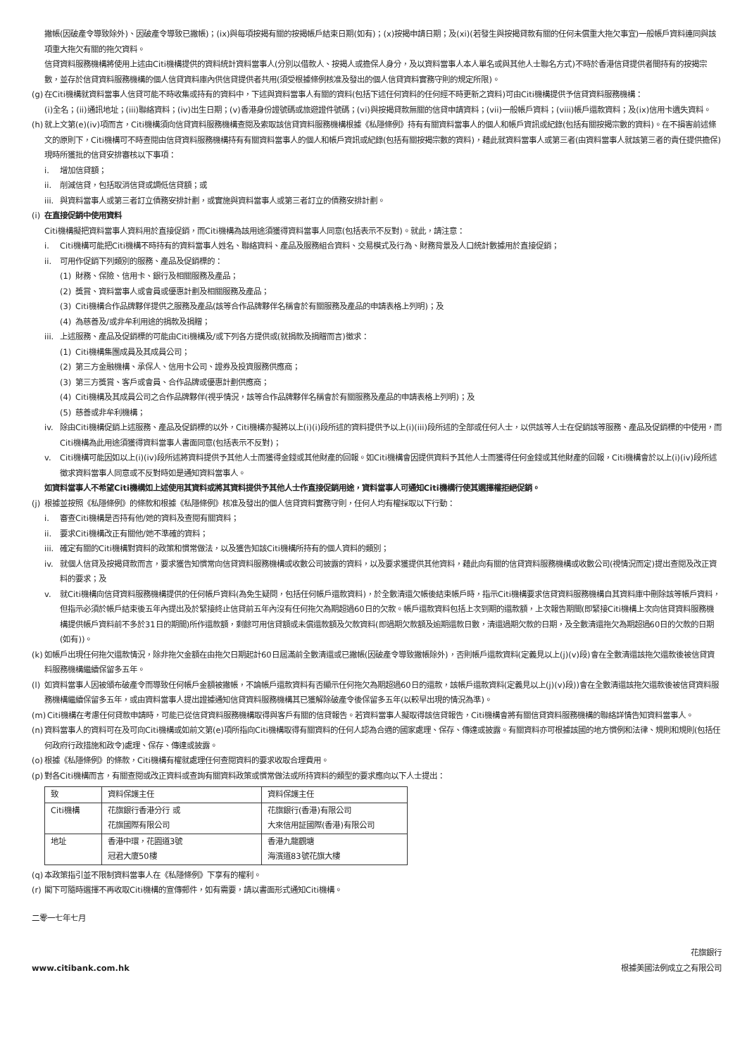撇帳(因破產令導致除外)、因破產令導致已撇帳)；(ix)與每項按揭有關的按揭帳戶結束日期(如有)；(x)按揭申請日期；及(xi)(若發生與按揭貸款有關的任何未償重大拖欠事宜)一般帳戶資料連同與該項重大拖欠有關的拖欠資料。
信貸資料服務機構將使用上述由Citi機構提供的資料統計資料當事人(分別以借款人、按揭人或擔保人身分，及以資料當事人本人單名或與其他人士聯名方式)不時於香港信貸提供者間持有的按揭宗數，並存於信貸資料服務機構的個人信貸資料庫內供信貸提供者共用(須受根據條例核准及發出的個人信貸資料實務守則的規定所限)。
(g)
在Citi機構就資料當事人信貸可能不時收集或持有的資料中，下述與資料當事人有關的資料(包括下述任何資料的任何經不時更新之資料)可由Citi機構提供予信貸資料服務機構：
(i)全名；(ii)通訊地址；(iii)聯絡資料；(iv)出生日期；(v)香港身份證號碼或旅遊證件號碼；(vi)與按揭貸款無關的信貸申請資料；(vii)一般帳戶資料；(viii)帳戶還款資料；及(ix)信用卡遺失資料。
(h)
就上文第(e)(iv)項而言，Citi機構須向信貸資料服務機構查閱及索取該信貸資料服務機構根據《私隱條例》持有有關資料當事人的個人和帳戶資訊或紀錄(包括有關按揭宗數的資料)。在不損害前述條文的原則下，Citi機構可不時查閱由信貸資料服務機構持有有關資料當事人的個人和帳戶資訊或紀錄(包括有關按揭宗數的資料)，藉此就資料當事人或第三者(由資料當事人就該第三者的責任提供擔保)現時所獲批的信貸安排審核以下事項：
i. 增加信貸額；
ii. 削減信貸，包括取消信貸或調低信貸額；或
iii. 與資料當事人或第三者訂立債務安排計劃，或實施與資料當事人或第三者訂立的債務安排計劃。
(i)
在直接促銷中使用資料
Citi機構擬把資料當事人資料用於直接促銷，而Citi機構為該用途須獲得資料當事人同意(包括表示不反對)。就此，請注意：
i. Citi機構可能把Citi機構不時持有的資料當事人姓名、聯絡資料、產品及服務組合資料、交易模式及行為、財務背景及人口統計數據用於直接促銷；
ii. 可用作促銷下列類別的服務、產品及促銷標的：
(1) 財務、保險、信用卡、銀行及相關服務及產品；
(2) 獎賞、資料當事人或會員或優惠計劃及相關服務及產品；
(3) Citi機構合作品牌夥伴提供之服務及產品(該等合作品牌夥伴名稱會於有關服務及產品的申請表格上列明)；及
(4) 為慈善及/或非牟利用途的捐款及捐贈；
iii.
上述服務、產品及促銷標的可能由Citi機構及/或下列各方提供或(就捐款及捐贈而言)徵求：
(1) Citi機構集團成員及其成員公司；
(2) 第三方金融機構、承保人、信用卡公司、證券及投資服務供應商；
(3) 第三方獎賞、客戶或會員、合作品牌或優惠計劃供應商；
(4) Citi機構及其成員公司之合作品牌夥伴(視乎情況，該等合作品牌夥伴名稱會於有關服務及產品的申請表格上列明)；及
(5) 慈善或非牟利機構；
iv. 除由Citi機構促銷上述服務、產品及促銷標的以外，Citi機構亦擬將以上(i)(i)段所述的資料提供予以上(i)(iii)段所述的全部或任何人士，以供該等人士在促銷該等服務、產品及促銷標的中使用，而Citi機構為此用途須獲得資料當事人書面同意(包括表示不反對)；
v. Citi機構可能因如以上(i)(iv)段所述將資料提供予其他人士而獲得金錢或其他財產的回報。如Citi機構會因提供資料予其他人士而獲得任何金錢或其他財產的回報，Citi機構會於以上(i)(iv)段所述徵求資料當事人同意或不反對時如是通知資料當事人。
如資料當事人不希望Citi機構如上述使用其資料或將其資料提供予其他人士作直接促銷用途，資料當事人可通知Citi機構行使其選擇權拒絕促銷。
(j)
根據並按照《私隱條例》的條款和根據《私隱條例》核准及發出的個人信貸資料實務守則，任何人均有權採取以下行動：
i. 審查Citi機構是否持有他/她的資料及查閱有關資料；
ii. 要求Citi機構改正有關他/她不準確的資料；
iii. 確定有關的Citi機構對資料的政策和慣常做法，以及獲告知該Citi機構所持有的個人資料的類別；
iv. 就個人信貸及按揭貸款而言，要求獲告知慣常向信貸資料服務機構或收數公司披露的資料，以及要求獲提供其他資料，藉此向有關的信貸資料服務機構或收數公司(視情況而定)提出查閱及改正資料的要求；及
v. 就Citi機構向信貸資料服務機構提供的任何帳戶資料(為免生疑問，包括任何帳戶還款資料)，於全數清還欠帳後結束帳戶時，指示Citi機構要求信貸資料服務機構自其資料庫中刪除該等帳戶資料，但指示必須於帳戶結束後五年內提出及於緊接終止信貸前五年內沒有任何拖欠為期超過60日的欠款。帳戶還款資料包括上次到期的還款額，上次報告期間(即緊接Citi機構上次向信貸資料服務機構提供帳戶資料前不多於31日的期間)所作還款額，剩餘可用信貸額或未償還款額及欠款資料(即過期欠款額及逾期還款日數，清還過期欠款的日期，及全數清還拖欠為期超過60日的欠款的日期(如有))。
(k)
如帳戶出現任何拖欠還款情況，除非拖欠金額在由拖欠日期起計60日屆滿前全數清還或已撇帳(因破產令導致撇帳除外)，否則帳戶還款資料(定義見以上(j)(v)段)會在全數清還該拖欠還款後被信貸資料服務機構繼續保留多五年。
(l)
如資料當事人因被頒布破產令而導致任何帳戶金額被撇帳，不論帳戶還款資料有否顯示任何拖欠為期超過60日的還款，該帳戶還款資料(定義見以上(j)(v)段))會在全數清還該拖欠還款後被信貸資料服務機構繼續保留多五年，或由資料當事人提出證據通知信貸資料服務機構其已獲解除破產令後保留多五年(以較早出現的情況為準)。
(m) Citi機構在考慮任何貸款申請時，可能已從信貸資料服務機構取得與客戶有關的信貸報告。若資料當事人擬取得該信貸報告，Citi機構會將有關信貸資料服務機構的聯絡詳情告知資料當事人。
(n)
資料當事人的資料可在及可向Citi機構或如前文第(e)項所指向Citi機構取得有關資料的任何人認為合適的國家處理、保存、傳達或披露。有關資料亦可根據該國的地方慣例和法律、規則和規則(包括任何政府行政措施和政令)處理、保存、傳達或披露。
(o)
根據《私隱條例》的條款，Citi機構有權就處理任何查閱資料的要求收取合理費用。
(p)
對各Citi機構而言，有關查閱或改正資料或查詢有關資料政策或慣常做法或所持資料的類型的要求應向以下人士提出：
| 致 | 資料保護主任 | 資料保護主任 |
| Citi機構 | 花旗銀行香港分行 或 花旗國際有限公司 | 花旗銀行(香港)有限公司 大來信用証國際(香港)有限公司 |
| 地址 | 香港中環，花園道3號 冠君大廈50樓 | 香港九龍觀塘 海濱道83號花旗大樓 |
(q)
本政策指引並不限制資料當事人在《私隱條例》下享有的權利。
(r)
閣下可隨時選擇不再收取Citi機構的宣傳郵件，如有需要，請以書面形式通知Citi機構。
二零一七年七月
www.citibank.com.hk 花旗銀行
根據美國法例成立之有限公司